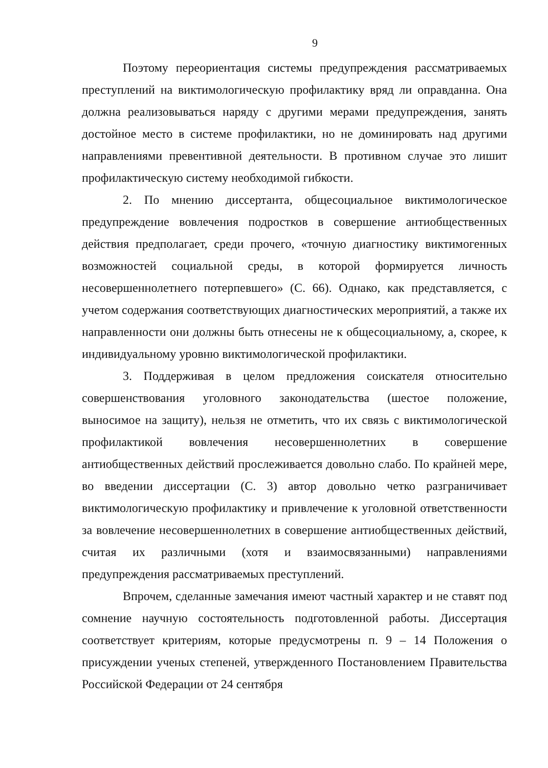9
Поэтому переориентация системы предупреждения рассматриваемых преступлений на виктимологическую профилактику вряд ли оправданна. Она должна реализовываться наряду с другими мерами предупреждения, занять достойное место в системе профилактики, но не доминировать над другими направлениями превентивной деятельности. В противном случае это лишит профилактическую систему необходимой гибкости.
2. По мнению диссертанта, общесоциальное виктимологическое предупреждение вовлечения подростков в совершение антиобщественных действия предполагает, среди прочего, «точную диагностику виктимогенных возможностей социальной среды, в которой формируется личность несовершеннолетнего потерпевшего» (С. 66). Однако, как представляется, с учетом содержания соответствующих диагностических мероприятий, а также их направленности они должны быть отнесены не к общесоциальному, а, скорее, к индивидуальному уровню виктимологической профилактики.
3. Поддерживая в целом предложения соискателя относительно совершенствования уголовного законодательства (шестое положение, выносимое на защиту), нельзя не отметить, что их связь с виктимологической профилактикой вовлечения несовершеннолетних в совершение антиобщественных действий прослеживается довольно слабо. По крайней мере, во введении диссертации (С. 3) автор довольно четко разграничивает виктимологическую профилактику и привлечение к уголовной ответственности за вовлечение несовершеннолетних в совершение антиобщественных действий, считая их различными (хотя и взаимосвязанными) направлениями предупреждения рассматриваемых преступлений.
Впрочем, сделанные замечания имеют частный характер и не ставят под сомнение научную состоятельность подготовленной работы. Диссертация соответствует критериям, которые предусмотрены п. 9 – 14 Положения о присуждении ученых степеней, утвержденного Постановлением Правительства Российской Федерации от 24 сентября